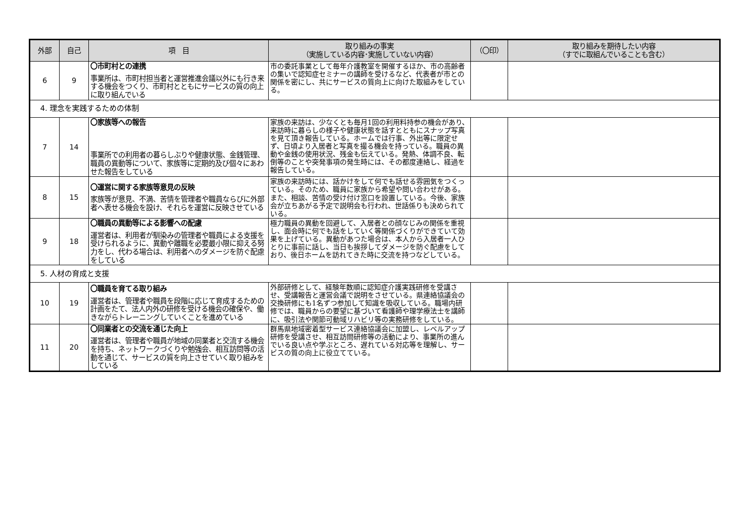| 外部 | 自己 | 項 目 | 取り組みの事実 （実施している内容･実施していない内容） | （〇印） | 取り組みを期待したい内容 （すでに取組んでいることも含む） |
| --- | --- | --- | --- | --- | --- |
| 6 | 9 | 〇市町村との連携 事業所は、市町村担当者と運営推進会議以外にも行き来する機会をつくり、市町村とともにサービスの質の向上に取り組んでいる | 市の委託事業として毎年介護教室を開催するほか、市の高齢者の集いで認知症セミナーの講師を受けるなど、代表者が市との関係を密にし、共にサービスの質向上に向けた取組みをしている。 | | |
| 4. 理念を実践するための体制 | | | | | |
| 7 | 14 | 〇家族等への報告 事業所での利用者の暮らしぶりや健康状態、金銭管理、職員の異動等について、家族等に定期的及び個々にあわせた報告をしている | 家族の来訪は、少なくとも毎月1回の利用料持参の機会があり、来訪時に暮らしの様子や健康状態を話すとともにスナップ写真を見て頂き報告している。ホームでは行事、外出等に限定せず、日頃より入居者と写真を撮る機会を持っている。職員の異動や金銭の使用状況、残金も伝えている。発熱、体調不良、転倒等のことや突発事項の発生時には、その都度連絡し、経過を報告している。 | | |
| 8 | 15 | 〇運営に関する家族等意見の反映 家族等が意見、不満、苦情を管理者や職員ならびに外部者へ表せる機会を設け、それらを運営に反映させている | 家族の来訪時には、話かけをして何でも話せる雰囲気をつくっている。そのため、職員に家族から希望や問い合わせがある。また、相談、苦情の受け付け窓口を設置している。今後、家族会が立ちあがる予定で説明会も行われ、世話係りも決められている。 | | |
| 9 | 18 | 〇職員の異動等による影響への配慮 運営者は、利用者が馴染みの管理者や職員による支援を受けられるように、異動や離職を必要最小限に抑える努力をし、代わる場合は、利用者へのダメージを防ぐ配慮をしている | 極力職員の異動を回避して、入居者との顔なじみの関係を重視し、面会時に何でも話をしていく等関係づくりができていて効果を上げている。異動があつた場合は、本人から入居者一人ひとりに事前に話し、当日も挨拶してダメージを防ぐ配慮をしており、後日ホームを訪れてきた時に交流を持つなどしている。 | | |
| 5. 人材の育成と支援 | | | | | |
| 10 | 19 | 〇職員を育てる取り組み 運営者は、管理者や職員を段階に応じて育成するための計画をたて、法人内外の研修を受ける機会の確保や、働きながらトレーニングしていくことを進めている | 外部研修として、経験年数順に認知症介護実践研修を受講させ、受講報告と運営会議で説明をさせている。県連絡協議会の交換研修にも1名ずつ参加して知識を吸収している。職場内研修では、職員からの要望に基づいて看護師や理学療法士を講師に、吸引法や関節可動域リハビリ等の実務研修をしている。 | | |
| 11 | 20 | 〇同業者との交流を通じた向上 運営者は、管理者や職員が地域の同業者と交流する機会を持ち、ネットワークづくりや勉強会、相互訪問等の活動を通じて、サービスの質を向上させていく取り組みをしている | 群馬県地域密着型サービス連絡協議会に加盟し、レベルアップ研修を受講させ、相互訪問研修等の活動により、事業所の進んでいる良い点や学ぶところ、遅れている対応等を理解し、サービスの質の向上に役立てている。 | | |